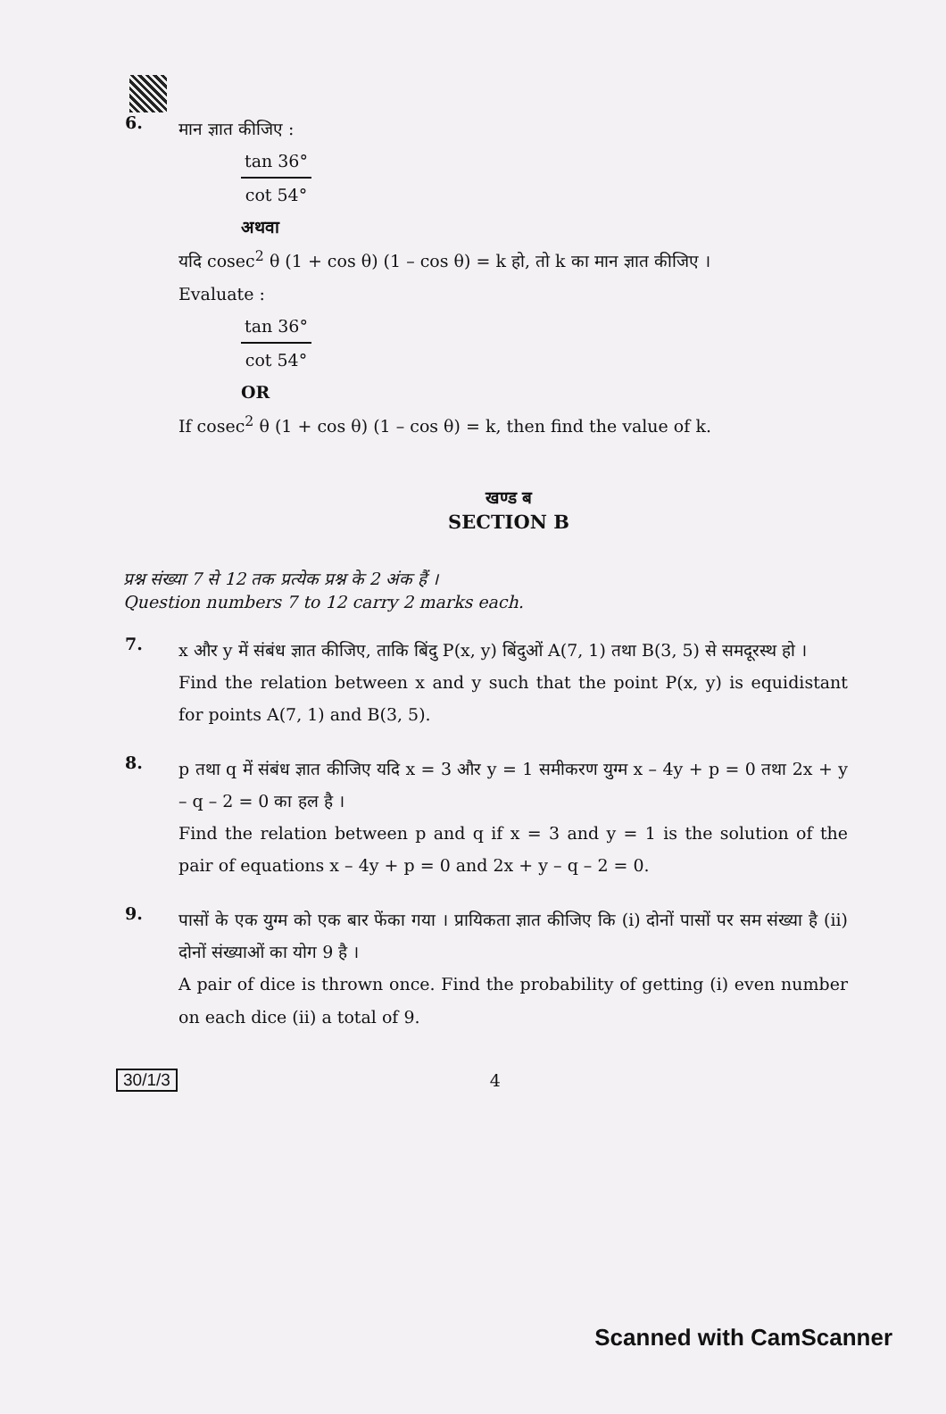6.
मान ज्ञात कीजिए :
tan 36°
cot 54°
अथवा
यदि cosec<sup>2</sup> θ (1 + cos θ) (1 – cos θ) = k हो, तो k का मान ज्ञात कीजिए ।
Evaluate :
tan 36°
cot 54°
OR
If cosec<sup>2</sup> θ (1 + cos θ) (1 – cos θ) = k, then find the value of k.
खण्ड ब
SECTION B
प्रश्न संख्या 7 से 12 तक प्रत्येक प्रश्न के 2 अंक हैं ।
Question numbers 7 to 12 carry 2 marks each.
7.
x और y में संबंध ज्ञात कीजिए, ताकि बिंदु P(x, y) बिंदुओं A(7, 1) तथा B(3, 5) से समदूरस्थ हो ।
Find the relation between x and y such that the point P(x, y) is equidistant for points A(7, 1) and B(3, 5).
8.
p तथा q में संबंध ज्ञात कीजिए यदि x = 3 और y = 1 समीकरण युग्म x – 4y + p = 0 तथा 2x + y – q – 2 = 0 का हल है ।
Find the relation between p and q if x = 3 and y = 1 is the solution of the pair of equations x – 4y + p = 0 and 2x + y – q – 2 = 0.
9.
पासों के एक युग्म को एक बार फेंका गया । प्रायिकता ज्ञात कीजिए कि (i) दोनों पासों पर सम संख्या है (ii) दोनों संख्याओं का योग 9 है ।
A pair of dice is thrown once. Find the probability of getting (i) even number on each dice (ii) a total of 9.
30/1/3 4
Scanned with CamScanner